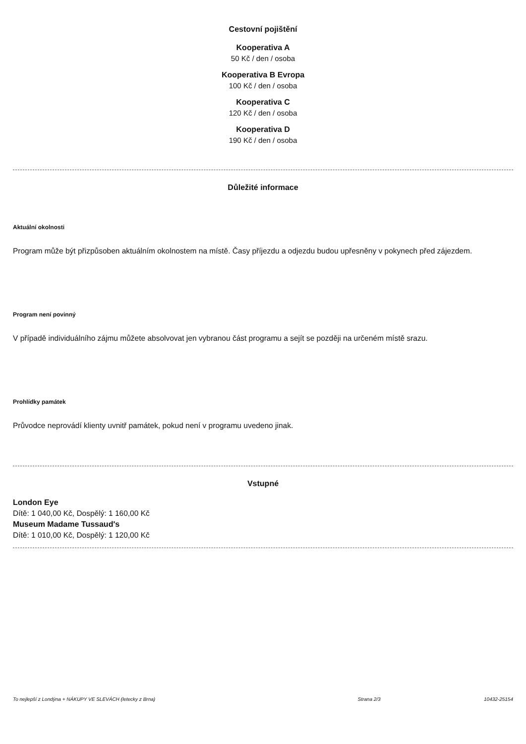Cestovní pojištění
Kooperativa A
50 Kč / den / osoba
Kooperativa B Evropa
100 Kč / den / osoba
Kooperativa C
120 Kč / den / osoba
Kooperativa D
190 Kč / den / osoba
Důležité informace
Aktuální okolnosti
Program může být přizpůsoben aktuálním okolnostem na místě. Časy příjezdu a odjezdu budou upřesněny v pokynech před zájezdem.
Program není povinný
V případě individuálního zájmu můžete absolvovat jen vybranou část programu a sejít se později na určeném místě srazu.
Prohlídky památek
Průvodce neprovádí klienty uvnitř památek, pokud není v programu uvedeno jinak.
Vstupné
London Eye
Dítě: 1 040,00 Kč, Dospělý: 1 160,00 Kč
Museum Madame Tussaud's
Dítě: 1 010,00 Kč, Dospělý: 1 120,00 Kč
To nejlepší z Londýna + NÁKUPY VE SLEVÁCH (letecky z Brna) Strana 2/3 10432-25154